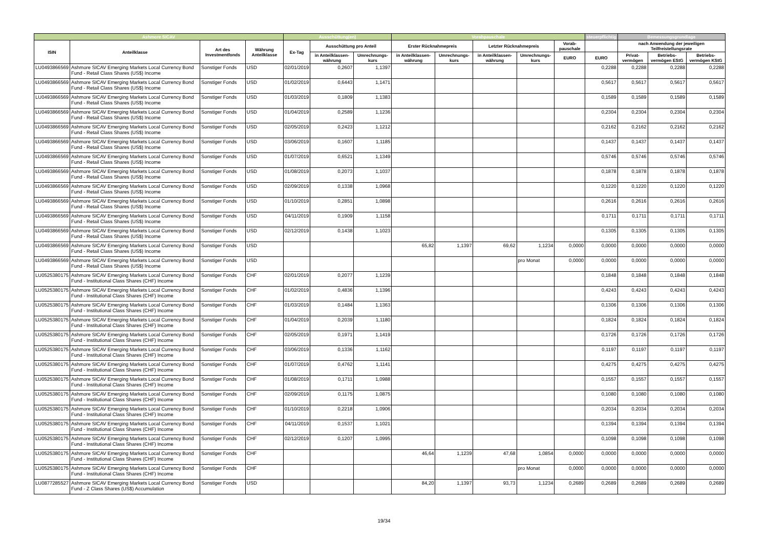| Ashmore SICAV | | | | Ausschüttung(en) | | | Vorabpauschale | | | | | steuerpflichtig | Bemessungsgrundlage | | |
| --- | --- | --- | --- | --- | --- | --- | --- | --- | --- | --- | --- | --- | --- | --- | --- |
| ISIN | Anteilklasse | Art des Investmentfonds | Währung Anteilklasse | Ex-Tag | Ausschüttung pro Anteil | | Erster Rücknahmepreis | | Letzter Rücknahmepreis | | Vorab-pauschale | | nach Anwendung der jeweiligen Teilfreistellungsrate | | |
| | | | | | in Anteilklassen-währung | Umrechnungs-kurs | in Anteilklassen-währung | Umrechnungs-kurs | in Anteilklassen-währung | Umrechnungs-kurs | EURO | EURO | Privat-vermögen | Betriebs-vermögen EStG | Betriebs-vermögen KStG |
| LU0493866569 | Ashmore SICAV Emerging Markets Local Currency Bond Fund - Retail Class Shares (US$) Income | Sonstiger Fonds | USD | 02/01/2019 | 0,2607 | 1,1397 | | | | | | 0,2288 | 0,2288 | 0,2288 | 0,2288 |
| LU0493866569 | Ashmore SICAV Emerging Markets Local Currency Bond Fund - Retail Class Shares (US$) Income | Sonstiger Fonds | USD | 01/02/2019 | 0,6443 | 1,1471 | | | | | | 0,5617 | 0,5617 | 0,5617 | 0,5617 |
| LU0493866569 | Ashmore SICAV Emerging Markets Local Currency Bond Fund - Retail Class Shares (US$) Income | Sonstiger Fonds | USD | 01/03/2019 | 0,1809 | 1,1383 | | | | | | 0,1589 | 0,1589 | 0,1589 | 0,1589 |
| LU0493866569 | Ashmore SICAV Emerging Markets Local Currency Bond Fund - Retail Class Shares (US$) Income | Sonstiger Fonds | USD | 01/04/2019 | 0,2589 | 1,1236 | | | | | | 0,2304 | 0,2304 | 0,2304 | 0,2304 |
| LU0493866569 | Ashmore SICAV Emerging Markets Local Currency Bond Fund - Retail Class Shares (US$) Income | Sonstiger Fonds | USD | 02/05/2019 | 0,2423 | 1,1212 | | | | | | 0,2162 | 0,2162 | 0,2162 | 0,2162 |
| LU0493866569 | Ashmore SICAV Emerging Markets Local Currency Bond Fund - Retail Class Shares (US$) Income | Sonstiger Fonds | USD | 03/06/2019 | 0,1607 | 1,1185 | | | | | | 0,1437 | 0,1437 | 0,1437 | 0,1437 |
| LU0493866569 | Ashmore SICAV Emerging Markets Local Currency Bond Fund - Retail Class Shares (US$) Income | Sonstiger Fonds | USD | 01/07/2019 | 0,6521 | 1,1349 | | | | | | 0,5746 | 0,5746 | 0,5746 | 0,5746 |
| LU0493866569 | Ashmore SICAV Emerging Markets Local Currency Bond Fund - Retail Class Shares (US$) Income | Sonstiger Fonds | USD | 01/08/2019 | 0,2073 | 1,1037 | | | | | | 0,1878 | 0,1878 | 0,1878 | 0,1878 |
| LU0493866569 | Ashmore SICAV Emerging Markets Local Currency Bond Fund - Retail Class Shares (US$) Income | Sonstiger Fonds | USD | 02/09/2019 | 0,1338 | 1,0968 | | | | | | 0,1220 | 0,1220 | 0,1220 | 0,1220 |
| LU0493866569 | Ashmore SICAV Emerging Markets Local Currency Bond Fund - Retail Class Shares (US$) Income | Sonstiger Fonds | USD | 01/10/2019 | 0,2851 | 1,0898 | | | | | | 0,2616 | 0,2616 | 0,2616 | 0,2616 |
| LU0493866569 | Ashmore SICAV Emerging Markets Local Currency Bond Fund - Retail Class Shares (US$) Income | Sonstiger Fonds | USD | 04/11/2019 | 0,1909 | 1,1158 | | | | | | 0,1711 | 0,1711 | 0,1711 | 0,1711 |
| LU0493866569 | Ashmore SICAV Emerging Markets Local Currency Bond Fund - Retail Class Shares (US$) Income | Sonstiger Fonds | USD | 02/12/2019 | 0,1438 | 1,1023 | | | | | | 0,1305 | 0,1305 | 0,1305 | 0,1305 |
| LU0493866569 | Ashmore SICAV Emerging Markets Local Currency Bond Fund - Retail Class Shares (US$) Income | Sonstiger Fonds | USD | | | | 65,82 | 1,1397 | 69,62 | 1,1234 | 0,0000 | 0,0000 | 0,0000 | 0,0000 | 0,0000 |
| LU0493866569 | Ashmore SICAV Emerging Markets Local Currency Bond Fund - Retail Class Shares (US$) Income | Sonstiger Fonds | USD | | | | | | | pro Monat | 0,0000 | 0,0000 | 0,0000 | 0,0000 | 0,0000 |
| LU0525380175 | Ashmore SICAV Emerging Markets Local Currency Bond Fund - Institutional Class Shares (CHF) Income | Sonstiger Fonds | CHF | 02/01/2019 | 0,2077 | 1,1239 | | | | | | 0,1848 | 0,1848 | 0,1848 | 0,1848 |
| LU0525380175 | Ashmore SICAV Emerging Markets Local Currency Bond Fund - Institutional Class Shares (CHF) Income | Sonstiger Fonds | CHF | 01/02/2019 | 0,4836 | 1,1396 | | | | | | 0,4243 | 0,4243 | 0,4243 | 0,4243 |
| LU0525380175 | Ashmore SICAV Emerging Markets Local Currency Bond Fund - Institutional Class Shares (CHF) Income | Sonstiger Fonds | CHF | 01/03/2019 | 0,1484 | 1,1363 | | | | | | 0,1306 | 0,1306 | 0,1306 | 0,1306 |
| LU0525380175 | Ashmore SICAV Emerging Markets Local Currency Bond Fund - Institutional Class Shares (CHF) Income | Sonstiger Fonds | CHF | 01/04/2019 | 0,2039 | 1,1180 | | | | | | 0,1824 | 0,1824 | 0,1824 | 0,1824 |
| LU0525380175 | Ashmore SICAV Emerging Markets Local Currency Bond Fund - Institutional Class Shares (CHF) Income | Sonstiger Fonds | CHF | 02/05/2019 | 0,1971 | 1,1419 | | | | | | 0,1726 | 0,1726 | 0,1726 | 0,1726 |
| LU0525380175 | Ashmore SICAV Emerging Markets Local Currency Bond Fund - Institutional Class Shares (CHF) Income | Sonstiger Fonds | CHF | 03/06/2019 | 0,1336 | 1,1162 | | | | | | 0,1197 | 0,1197 | 0,1197 | 0,1197 |
| LU0525380175 | Ashmore SICAV Emerging Markets Local Currency Bond Fund - Institutional Class Shares (CHF) Income | Sonstiger Fonds | CHF | 01/07/2019 | 0,4762 | 1,1141 | | | | | | 0,4275 | 0,4275 | 0,4275 | 0,4275 |
| LU0525380175 | Ashmore SICAV Emerging Markets Local Currency Bond Fund - Institutional Class Shares (CHF) Income | Sonstiger Fonds | CHF | 01/08/2019 | 0,1711 | 1,0988 | | | | | | 0,1557 | 0,1557 | 0,1557 | 0,1557 |
| LU0525380175 | Ashmore SICAV Emerging Markets Local Currency Bond Fund - Institutional Class Shares (CHF) Income | Sonstiger Fonds | CHF | 02/09/2019 | 0,1175 | 1,0875 | | | | | | 0,1080 | 0,1080 | 0,1080 | 0,1080 |
| LU0525380175 | Ashmore SICAV Emerging Markets Local Currency Bond Fund - Institutional Class Shares (CHF) Income | Sonstiger Fonds | CHF | 01/10/2019 | 0,2218 | 1,0906 | | | | | | 0,2034 | 0,2034 | 0,2034 | 0,2034 |
| LU0525380175 | Ashmore SICAV Emerging Markets Local Currency Bond Fund - Institutional Class Shares (CHF) Income | Sonstiger Fonds | CHF | 04/11/2019 | 0,1537 | 1,1021 | | | | | | 0,1394 | 0,1394 | 0,1394 | 0,1394 |
| LU0525380175 | Ashmore SICAV Emerging Markets Local Currency Bond Fund - Institutional Class Shares (CHF) Income | Sonstiger Fonds | CHF | 02/12/2019 | 0,1207 | 1,0995 | | | | | | 0,1098 | 0,1098 | 0,1098 | 0,1098 |
| LU0525380175 | Ashmore SICAV Emerging Markets Local Currency Bond Fund - Institutional Class Shares (CHF) Income | Sonstiger Fonds | CHF | | | | 46,64 | 1,1239 | 47,68 | 1,0854 | 0,0000 | 0,0000 | 0,0000 | 0,0000 | 0,0000 |
| LU0525380175 | Ashmore SICAV Emerging Markets Local Currency Bond Fund - Institutional Class Shares (CHF) Income | Sonstiger Fonds | CHF | | | | | | | pro Monat | 0,0000 | 0,0000 | 0,0000 | 0,0000 | 0,0000 |
| LU0877285527 | Ashmore SICAV Emerging Markets Local Currency Bond Fund - Z Class Shares (US$) Accumulation | Sonstiger Fonds | USD | | | | 84,20 | 1,1397 | 93,73 | 1,1234 | 0,2689 | 0,2689 | 0,2689 | 0,2689 | 0,2689 |
19/34